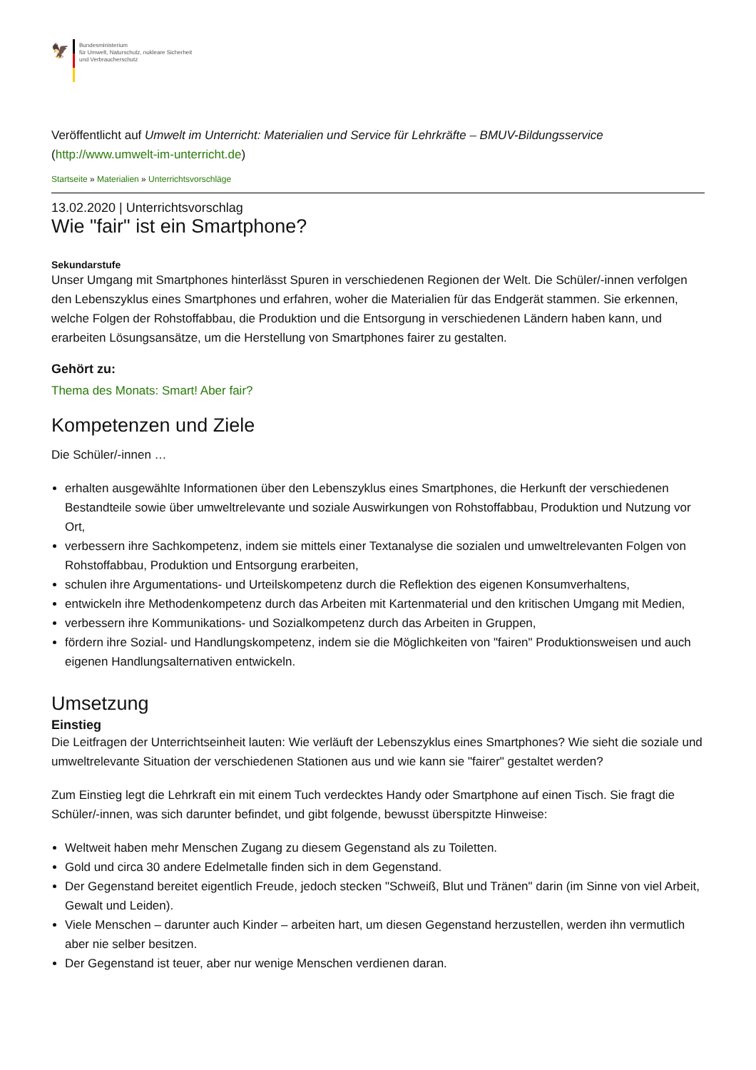🦅
Bundesministerium
für Umwelt, Naturschutz, nukleare Sicherheit
und Verbraucherschutz
Veröffentlicht auf Umwelt im Unterricht: Materialien und Service für Lehrkräfte – BMUV-Bildungsservice (http://www.umwelt-im-unterricht.de)
Startseite » Materialien » Unterrichtsvorschläge
13.02.2020 | Unterrichtsvorschlag
Wie "fair" ist ein Smartphone?
Sekundarstufe
Unser Umgang mit Smartphones hinterlässt Spuren in verschiedenen Regionen der Welt. Die Schüler/-innen verfolgen den Lebenszyklus eines Smartphones und erfahren, woher die Materialien für das Endgerät stammen. Sie erkennen, welche Folgen der Rohstoffabbau, die Produktion und die Entsorgung in verschiedenen Ländern haben kann, und erarbeiten Lösungsansätze, um die Herstellung von Smartphones fairer zu gestalten.
Gehört zu:
Thema des Monats: Smart! Aber fair?
Kompetenzen und Ziele
Die Schüler/-innen …
erhalten ausgewählte Informationen über den Lebenszyklus eines Smartphones, die Herkunft der verschiedenen Bestandteile sowie über umweltrelevante und soziale Auswirkungen von Rohstoffabbau, Produktion und Nutzung vor Ort,
verbessern ihre Sachkompetenz, indem sie mittels einer Textanalyse die sozialen und umweltrelevanten Folgen von Rohstoffabbau, Produktion und Entsorgung erarbeiten,
schulen ihre Argumentations- und Urteilskompetenz durch die Reflektion des eigenen Konsumverhaltens,
entwickeln ihre Methodenkompetenz durch das Arbeiten mit Kartenmaterial und den kritischen Umgang mit Medien,
verbessern ihre Kommunikations- und Sozialkompetenz durch das Arbeiten in Gruppen,
fördern ihre Sozial- und Handlungskompetenz, indem sie die Möglichkeiten von "fairen" Produktionsweisen und auch eigenen Handlungsalternativen entwickeln.
Umsetzung
Einstieg
Die Leitfragen der Unterrichtseinheit lauten: Wie verläuft der Lebenszyklus eines Smartphones? Wie sieht die soziale und umweltrelevante Situation der verschiedenen Stationen aus und wie kann sie "fairer" gestaltet werden?
Zum Einstieg legt die Lehrkraft ein mit einem Tuch verdecktes Handy oder Smartphone auf einen Tisch. Sie fragt die Schüler/-innen, was sich darunter befindet, und gibt folgende, bewusst überspitzte Hinweise:
Weltweit haben mehr Menschen Zugang zu diesem Gegenstand als zu Toiletten.
Gold und circa 30 andere Edelmetalle finden sich in dem Gegenstand.
Der Gegenstand bereitet eigentlich Freude, jedoch stecken "Schweiß, Blut und Tränen" darin (im Sinne von viel Arbeit, Gewalt und Leiden).
Viele Menschen – darunter auch Kinder – arbeiten hart, um diesen Gegenstand herzustellen, werden ihn vermutlich aber nie selber besitzen.
Der Gegenstand ist teuer, aber nur wenige Menschen verdienen daran.